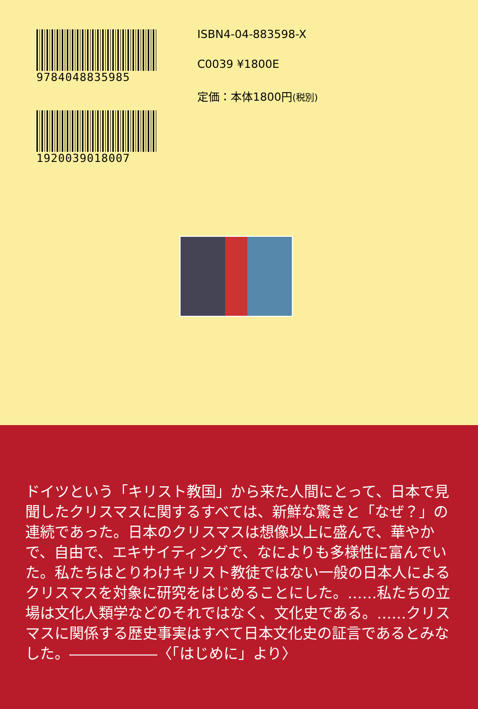9784048835985
1920039018007
ISBN4-04-883598-X
C0039 ¥1800E
定価：本体1800円(税別)
ドイツという「キリスト教国」から来た人間にとって、日本で見聞したクリスマスに関するすべては、新鮮な驚きと「なぜ？」の連続であった。日本のクリスマスは想像以上に盛んで、華やかで、自由で、エキサイティングで、なによりも多様性に富んでいた。私たちはとりわけキリスト教徒ではない一般の日本人によるクリスマスを対象に研究をはじめることにした。……私たちの立場は文化人類学などのそれではなく、文化史である。……クリスマスに関係する歴史事実はすべて日本文化史の証言であるとみなした。――――――〈「はじめに」より〉